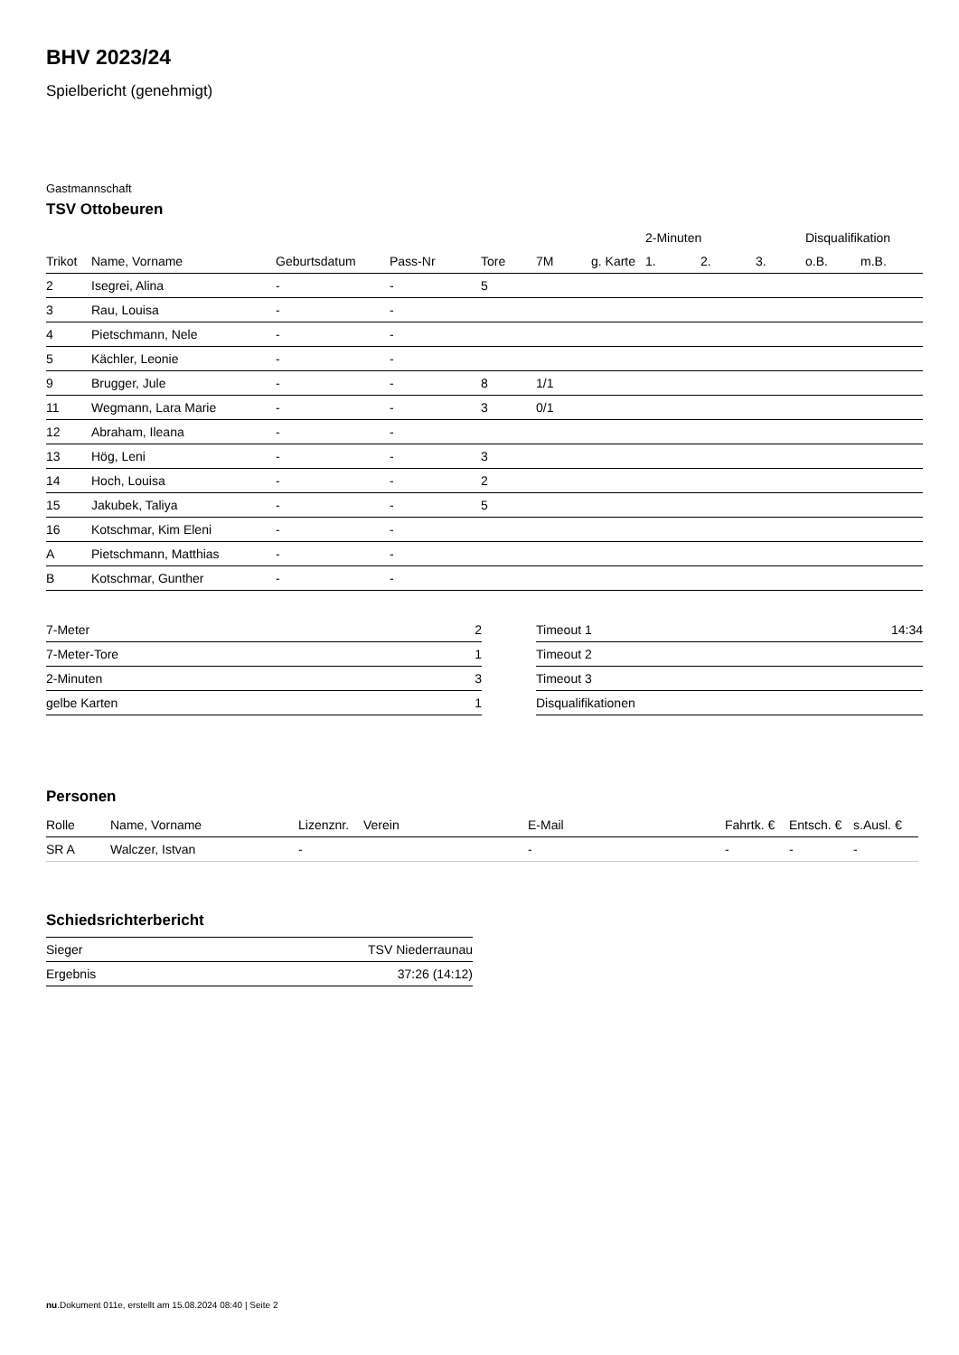BHV 2023/24
Spielbericht (genehmigt)
Gastmannschaft
TSV Ottobeuren
| | | | | | | | 2-Minuten | | | Disqualifikation | |
| --- | --- | --- | --- | --- | --- | --- | --- | --- | --- | --- | --- |
| Trikot | Name, Vorname | Geburtsdatum | Pass-Nr | Tore | 7M | g. Karte | 1. | 2. | 3. | o.B. | m.B. |
| 2 | Isegrei, Alina | - | - | 5 | | | | | | | |
| 3 | Rau, Louisa | - | - | | | | | | | | |
| 4 | Pietschmann, Nele | - | - | | | | | | | | |
| 5 | Kächler, Leonie | - | - | | | | | | | | |
| 9 | Brugger, Jule | - | - | 8 | 1/1 | | | | | | |
| 11 | Wegmann, Lara Marie | - | - | 3 | 0/1 | | | | | | |
| 12 | Abraham, Ileana | - | - | | | | | | | | |
| 13 | Hög, Leni | - | - | 3 | | | | | | | |
| 14 | Hoch, Louisa | - | - | 2 | | | | | | | |
| 15 | Jakubek, Taliya | - | - | 5 | | | | | | | |
| 16 | Kotschmar, Kim Eleni | - | - | | | | | | | | |
| A | Pietschmann, Matthias | - | - | | | | | | | | |
| B | Kotschmar, Gunther | - | - | | | | | | | | |
| 7-Meter | 2 |
| 7-Meter-Tore | 1 |
| 2-Minuten | 3 |
| gelbe Karten | 1 |
| Timeout 1 | 14:34 |
| Timeout 2 | |
| Timeout 3 | |
| Disqualifikationen | |
Personen
| Rolle | Name, Vorname | Lizenznr. | Verein | E-Mail | Fahrtk. € | Entsch. € | s.Ausl. € |
| --- | --- | --- | --- | --- | --- | --- | --- |
| SR A | Walczer, Istvan | - | | - | - | - | - |
Schiedsrichterbericht
| Sieger | TSV Niederraunau |
| Ergebnis | 37:26 (14:12) |
nu.Dokument 011e, erstellt am 15.08.2024 08:40 | Seite 2